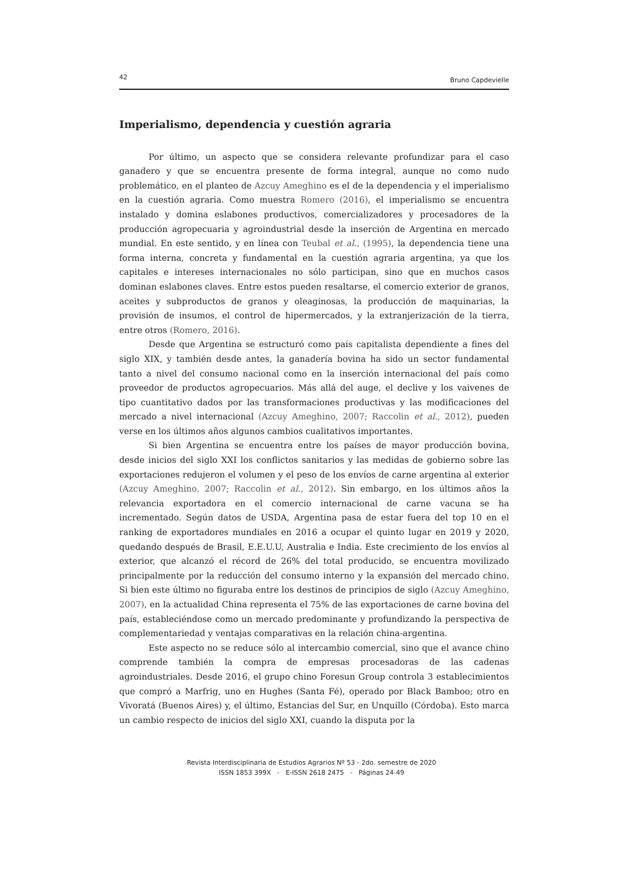42 Bruno Capdevielle
Imperialismo, dependencia y cuestión agraria
Por último, un aspecto que se considera relevante profundizar para el caso ganadero y que se encuentra presente de forma integral, aunque no como nudo problemático, en el planteo de Azcuy Ameghino es el de la dependencia y el imperialismo en la cuestión agraria. Como muestra Romero (2016), el imperialismo se encuentra instalado y domina eslabones productivos, comercializadores y procesadores de la producción agropecuaria y agroindustrial desde la inserción de Argentina en mercado mundial. En este sentido, y en línea con Teubal et al., (1995), la dependencia tiene una forma interna, concreta y fundamental en la cuestión agraria argentina, ya que los capitales e intereses internacionales no sólo participan, sino que en muchos casos dominan eslabones claves. Entre estos pueden resaltarse, el comercio exterior de granos, aceites y subproductos de granos y oleaginosas, la producción de maquinarias, la provisión de insumos, el control de hipermercados, y la extranjerización de la tierra, entre otros (Romero, 2016).
Desde que Argentina se estructuró como país capitalista dependiente a fines del siglo XIX, y también desde antes, la ganadería bovina ha sido un sector fundamental tanto a nivel del consumo nacional como en la inserción internacional del país como proveedor de productos agropecuarios. Más allá del auge, el declive y los vaivenes de tipo cuantitativo dados por las transformaciones productivas y las modificaciones del mercado a nivel internacional (Azcuy Ameghino, 2007; Raccolin et al., 2012), pueden verse en los últimos años algunos cambios cualitativos importantes.
Si bien Argentina se encuentra entre los países de mayor producción bovina, desde inicios del siglo XXI los conflictos sanitarios y las medidas de gobierno sobre las exportaciones redujeron el volumen y el peso de los envíos de carne argentina al exterior (Azcuy Ameghino, 2007; Raccolin et al., 2012). Sin embargo, en los últimos años la relevancia exportadora en el comercio internacional de carne vacuna se ha incrementado. Según datos de USDA, Argentina pasa de estar fuera del top 10 en el ranking de exportadores mundiales en 2016 a ocupar el quinto lugar en 2019 y 2020, quedando después de Brasil, E.E.U.U, Australia e India. Este crecimiento de los envíos al exterior, que alcanzó el récord de 26% del total producido, se encuentra movilizado principalmente por la reducción del consumo interno y la expansión del mercado chino. Si bien este último no figuraba entre los destinos de principios de siglo (Azcuy Ameghino, 2007), en la actualidad China representa el 75% de las exportaciones de carne bovina del país, estableciéndose como un mercado predominante y profundizando la perspectiva de complementariedad y ventajas comparativas en la relación china-argentina.
Este aspecto no se reduce sólo al intercambio comercial, sino que el avance chino comprende también la compra de empresas procesadoras de las cadenas agroindustriales. Desde 2016, el grupo chino Foresun Group controla 3 establecimientos que compró a Marfrig, uno en Hughes (Santa Fé), operado por Black Bamboo; otro en Vivoratá (Buenos Aires) y, el último, Estancias del Sur, en Unquillo (Córdoba). Esto marca un cambio respecto de inicios del siglo XXI, cuando la disputa por la
Revista Interdisciplinaria de Estudios Agrarios Nº 53 - 2do. semestre de 2020
ISSN 1853 399X - E-ISSN 2618 2475 - Páginas 24-49